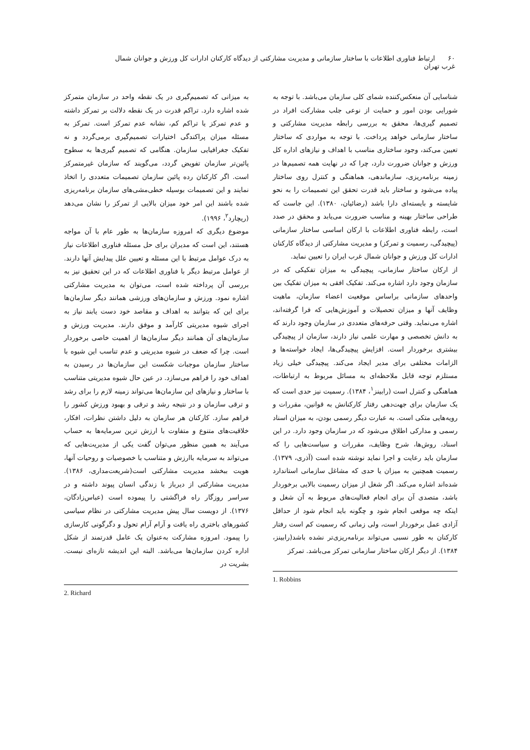۶۰ ارتباط فناوری اطلاعات با ساختار سازمانی و مدیریت مشارکتی از دیدگاه کارکنان ادارات کل ورزش و جوانان شمال غرب تهران
شناسایی آن منعکس‌کننده شمای کلی سازمان می‌باشد. با توجه به شورایی بودن امور و حمایت از نوعی جلب مشارکت افراد در تصمیم گیری‌ها، محقق به بررسی رابطه مدیریت مشارکتی و ساختار سازمانی خواهد پرداخت. با توجه به مواردی که ساختار تعیین می‌کند، وجود ساختاری مناسب با اهداف و نیازهای اداره کل ورزش و جوانان ضرورت دارد، چرا که در نهایت همه تصمیم‌ها در زمینه برنامه‌ریزی، سازماندهی، هماهنگی و کنترل روی ساختار پیاده می‌شود و ساختار باید قدرت تحقق این تصمیمات را به نحو شایسته و بایسته‌ای دارا باشد (رضائیان، ۱۳۸۰). این جاست که طراحی ساختار بهینه و مناسب ضرورت می‌یابد و محقق در صدد است، رابطه فناوری اطلاعات با ارکان اساسی ساختار سازمانی (پیچیدگی، رسمیت و تمرکز) و مدیریت مشارکتی از دیدگاه کارکنان ادارات کل ورزش و جوانان شمال غرب ایران را تعیین نماید.
از ارکان ساختار سازمانی، پیچیدگی به میزان تفکیکی که در سازمان وجود دارد اشاره می‌کند. تفکیک افقی به میزان تفکیک بین واحدهای سازمانی براساس موقعیت اعضاء سازمان، ماهیت وظایف آنها و میزان تحصیلات و آموزش‌هایی که فرا گرفته‌اند، اشاره می‌نماید. وقتی حرفه‌های متعددی در سازمان وجود دارند که به دانش تخصصی و مهارت علمی نیاز دارند، سازمان از پیچیدگی بیشتری برخوردار است. افزایش پیچیدگی‌ها، ایجاد خواسته‌ها و الزامات مختلفی برای مدیر ایجاد می‌کند. پیچیدگی خیلی زیاد مستلزم توجه قابل ملاحظه‌ای به مسائل مربوط به ارتباطات، هماهنگی و کنترل است (رابینز<sup>۱</sup>، ۱۳۸۴). رسمیت نیز حدی است که یک سازمان برای جهت‌دهی رفتار کارکنانش به قوانین، مقررات و رویه‌هایی متکی است. به عبارت دیگر رسمی بودن، به میزان اسناد رسمی و مدارکی اطلاق می‌شود که در سازمان وجود دارد. در این اسناد، روش‌ها، شرح وظایف، مقررات و سیاست‌هایی را که سازمان باید رعایت و اجرا نماید نوشته شده است (آذری، ۱۳۷۹). رسمیت همچنین به میزان یا حدی که مشاغل سازمانی استاندارد شده‌اند اشاره می‌کند. اگر شغل از میزان رسمیت بالایی برخوردار باشد، متصدی آن برای انجام فعالیت‌های مربوط به آن شغل و اینکه چه موقعی انجام شود و چگونه باید انجام شود از حداقل آزادی عمل برخوردار است، ولی زمانی که رسمیت کم است رفتار کارکنان به طور نسبی می‌تواند برنامه‌ریزی‌تر نشده باشد(رابینز، ۱۳۸۴). از دیگر ارکان ساختار سازمانی تمرکز می‌باشد. تمرکز
1. Robbins
به میزانی که تصمیم‌گیری در یک نقطه واحد در سازمان متمرکز شده اشاره دارد. تراکم قدرت در یک نقطه دلالت بر تمرکز داشته و عدم تمرکز یا تراکم کم، نشانه عدم تمرکز است. تمرکز به مسئله میزان پراکندگی اختیارات تصمیم‌گیری برمی‌گردد و نه تفکیک جغرافیایی سازمان. هنگامی که تصمیم گیری‌ها به سطوح پائین‌تر سازمان تفویض گردد، می‌گویند که سازمان غیرمتمرکز است. اگر کارکنان رده پائین سازمان تصمیمات متعددی را اتخاذ نمایند و این تصمیمات بوسیله خطی‌مشی‌های سازمان برنامه‌ریزی شده باشند این امر خود میزان بالایی از تمرکز را نشان می‌دهد (ریچارد<sup>۲</sup>، ۱۹۹۶).
موضوع دیگری که امروزه سازمان‌ها به طور عام با آن مواجه هستند، این است که مدیران برای حل مسئله فناوری اطلاعات نیاز به درک عوامل مرتبط با این مسئله و تعیین علل پیدایش آنها دارند. از عوامل مرتبط دیگر با فناوری اطلاعات که در این تحقیق نیز به بررسی آن پرداخته شده است، می‌توان به مدیریت مشارکتی اشاره نمود. ورزش و سازمان‌های ورزشی همانند دیگر سازمان‌ها برای این که بتوانند به اهداف و مقاصد خود دست یابند نیاز به اجرای شیوه مدیریتی کارآمد و موفق دارند. مدیریت ورزش و سازمان‌های آن همانند دیگر سازمان‌ها از اهمیت خاصی برخوردار است. چرا که ضعف در شیوه مدیریتی و عدم تناسب این شیوه با ساختار سازمان موجبات شکست این سازمان‌ها در رسیدن به اهداف خود را فراهم می‌سازد. در عین حال شیوه مدیریتی متناسب با ساختار و نیازهای این سازمان‌ها می‌تواند زمینه لازم را برای رشد و ترقی سازمان و در نتیجه رشد و ترقی و بهبود ورزش کشور را فراهم سازد. کارکنان هر سازمان به دلیل داشتن نظرات، افکار، خلاقیت‌های متنوع و متفاوت با ارزش ترین سرمایه‌ها به حساب می‌آیند به همین منظور می‌توان گفت یکی از مدیریت‌هایی که می‌تواند به سرمایه باارزش و متناسب با خصوصیات و روحیات آنها، هویت ببخشد مدیریت مشارکتی است(شریعت‌مداری، ۱۳۸۶). مدیریت مشارکتی از دیرباز با زندگی انسان پیوند داشته و در سراسر روزگار راه فراگشتی را پیموده است (عباس‌زادگان، ۱۳۷۶). از دویست سال پیش مدیریت مشارکتی در نظام سیاسی کشورهای باختری راه یافت و آرام آرام تحول و دگرگونی کارسازی را پیمود. امروزه مشارکت به‌عنوان یک عامل قدرتمند از شکل اداره کردن سازمان‌ها می‌باشد. البته این اندیشه تازه‌ای نیست. بشریت در
2. Richard